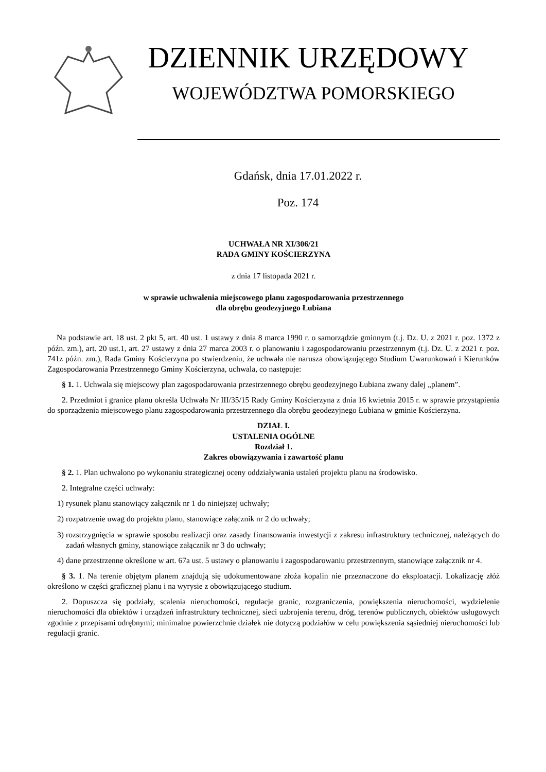DZIENNIK URZĘDOWY
WOJEWÓDZTWA POMORSKIEGO
Gdańsk, dnia 17.01.2022 r.
Poz. 174
UCHWAŁA NR XI/306/21
RADA GMINY KOŚCIERZYNA
z dnia 17 listopada 2021 r.
w sprawie uchwalenia miejscowego planu zagospodarowania przestrzennego
dla obrębu geodezyjnego Łubiana
Na podstawie art. 18 ust. 2 pkt 5, art. 40 ust. 1 ustawy z dnia 8 marca 1990 r. o samorządzie gminnym (t.j. Dz. U. z 2021 r. poz. 1372 z późn. zm.), art. 20 ust.1, art. 27 ustawy z dnia 27 marca 2003 r. o planowaniu i zagospodarowaniu przestrzennym (t.j. Dz. U. z 2021 r. poz. 741z późn. zm.), Rada Gminy Kościerzyna po stwierdzeniu, że uchwała nie narusza obowiązującego Studium Uwarunkowań i Kierunków Zagospodarowania Przestrzennego Gminy Kościerzyna, uchwala, co następuje:
§ 1. 1. Uchwala się miejscowy plan zagospodarowania przestrzennego obrębu geodezyjnego Łubiana zwany dalej „planem”.
2. Przedmiot i granice planu określa Uchwała Nr III/35/15 Rady Gminy Kościerzyna z dnia 16 kwietnia 2015 r. w sprawie przystąpienia do sporządzenia miejscowego planu zagospodarowania przestrzennego dla obrębu geodezyjnego Łubiana w gminie Kościerzyna.
DZIAŁ I.
USTALENIA OGÓLNE
Rozdział 1.
Zakres obowiązywania i zawartość planu
§ 2. 1. Plan uchwalono po wykonaniu strategicznej oceny oddziaływania ustaleń projektu planu na środowisko.
2. Integralne części uchwały:
1) rysunek planu stanowiący załącznik nr 1 do niniejszej uchwały;
2) rozpatrzenie uwag do projektu planu, stanowiące załącznik nr 2 do uchwały;
3) rozstrzygnięcia w sprawie sposobu realizacji oraz zasady finansowania inwestycji z zakresu infrastruktury technicznej, należących do zadań własnych gminy, stanowiące załącznik nr 3 do uchwały;
4) dane przestrzenne określone w art. 67a ust. 5 ustawy o planowaniu i zagospodarowaniu przestrzennym, stanowiące załącznik nr 4.
§ 3. 1. Na terenie objętym planem znajdują się udokumentowane złoża kopalin nie przeznaczone do eksploatacji. Lokalizację złóż określono w części graficznej planu i na wyrysie z obowiązującego studium.
2. Dopuszcza się podziały, scalenia nieruchomości, regulacje granic, rozgraniczenia, powiększenia nieruchomości, wydzielenie nieruchomości dla obiektów i urządzeń infrastruktury technicznej, sieci uzbrojenia terenu, dróg, terenów publicznych, obiektów usługowych zgodnie z przepisami odrębnymi; minimalne powierzchnie działek nie dotyczą podziałów w celu powiększenia sąsiedniej nieruchomości lub regulacji granic.